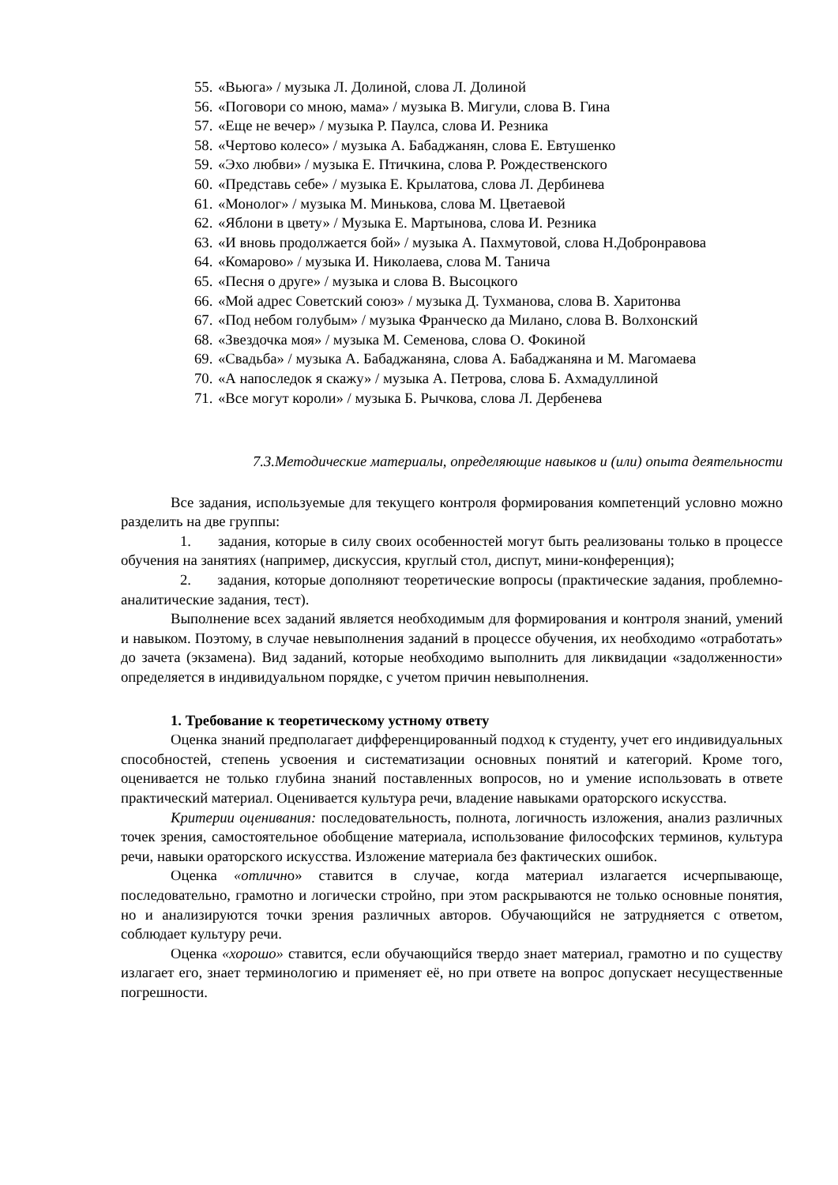55. «Вьюга» / музыка Л. Долиной, слова Л. Долиной
56. «Поговори со мною, мама» / музыка В. Мигули, слова В. Гина
57. «Еще не вечер» / музыка Р. Паулса, слова И. Резника
58. «Чертово колесо» / музыка А. Бабаджанян, слова Е. Евтушенко
59. «Эхо любви» / музыка Е. Птичкина, слова Р. Рождественского
60. «Представь себе» / музыка Е. Крылатова, слова Л. Дербинева
61. «Монолог» / музыка М. Минькова, слова М. Цветаевой
62. «Яблони в цвету» / Музыка Е. Мартынова, слова И. Резника
63. «И вновь продолжается бой» / музыка А. Пахмутовой, слова Н.Добронравова
64. «Комарово» / музыка И. Николаева, слова М. Танича
65. «Песня о друге» / музыка и слова В. Высоцкого
66. «Мой адрес Советский союз» / музыка Д. Тухманова, слова В. Харитонва
67. «Под небом голубым» / музыка Франческо да Милано, слова В. Волхонский
68. «Звездочка моя» / музыка М. Семенова, слова О. Фокиной
69. «Свадьба» / музыка А. Бабаджаняна, слова А. Бабаджаняна и М. Магомаева
70. «А напоследок я скажу» / музыка А. Петрова, слова Б. Ахмадуллиной
71. «Все могут короли» / музыка Б. Рычкова, слова Л. Дербенева
7.3.Методические материалы, определяющие навыков и (или) опыта деятельности
Все задания, используемые для текущего контроля формирования компетенций условно можно разделить на две группы:
1. задания, которые в силу своих особенностей могут быть реализованы только в процессе обучения на занятиях (например, дискуссия, круглый стол, диспут, мини-конференция);
2. задания, которые дополняют теоретические вопросы (практические задания, проблемно-аналитические задания, тест).
Выполнение всех заданий является необходимым для формирования и контроля знаний, умений и навыком. Поэтому, в случае невыполнения заданий в процессе обучения, их необходимо «отработать» до зачета (экзамена). Вид заданий, которые необходимо выполнить для ликвидации «задолженности» определяется в индивидуальном порядке, с учетом причин невыполнения.
1. Требование к теоретическому устному ответу
Оценка знаний предполагает дифференцированный подход к студенту, учет его индивидуальных способностей, степень усвоения и систематизации основных понятий и категорий. Кроме того, оценивается не только глубина знаний поставленных вопросов, но и умение использовать в ответе практический материал. Оценивается культура речи, владение навыками ораторского искусства.
Критерии оценивания: последовательность, полнота, логичность изложения, анализ различных точек зрения, самостоятельное обобщение материала, использование философских терминов, культура речи, навыки ораторского искусства. Изложение материала без фактических ошибок.
Оценка «отлично» ставится в случае, когда материал излагается исчерпывающе, последовательно, грамотно и логически стройно, при этом раскрываются не только основные понятия, но и анализируются точки зрения различных авторов. Обучающийся не затрудняется с ответом, соблюдает культуру речи.
Оценка «хорошо» ставится, если обучающийся твердо знает материал, грамотно и по существу излагает его, знает терминологию и применяет её, но при ответе на вопрос допускает несущественные погрешности.